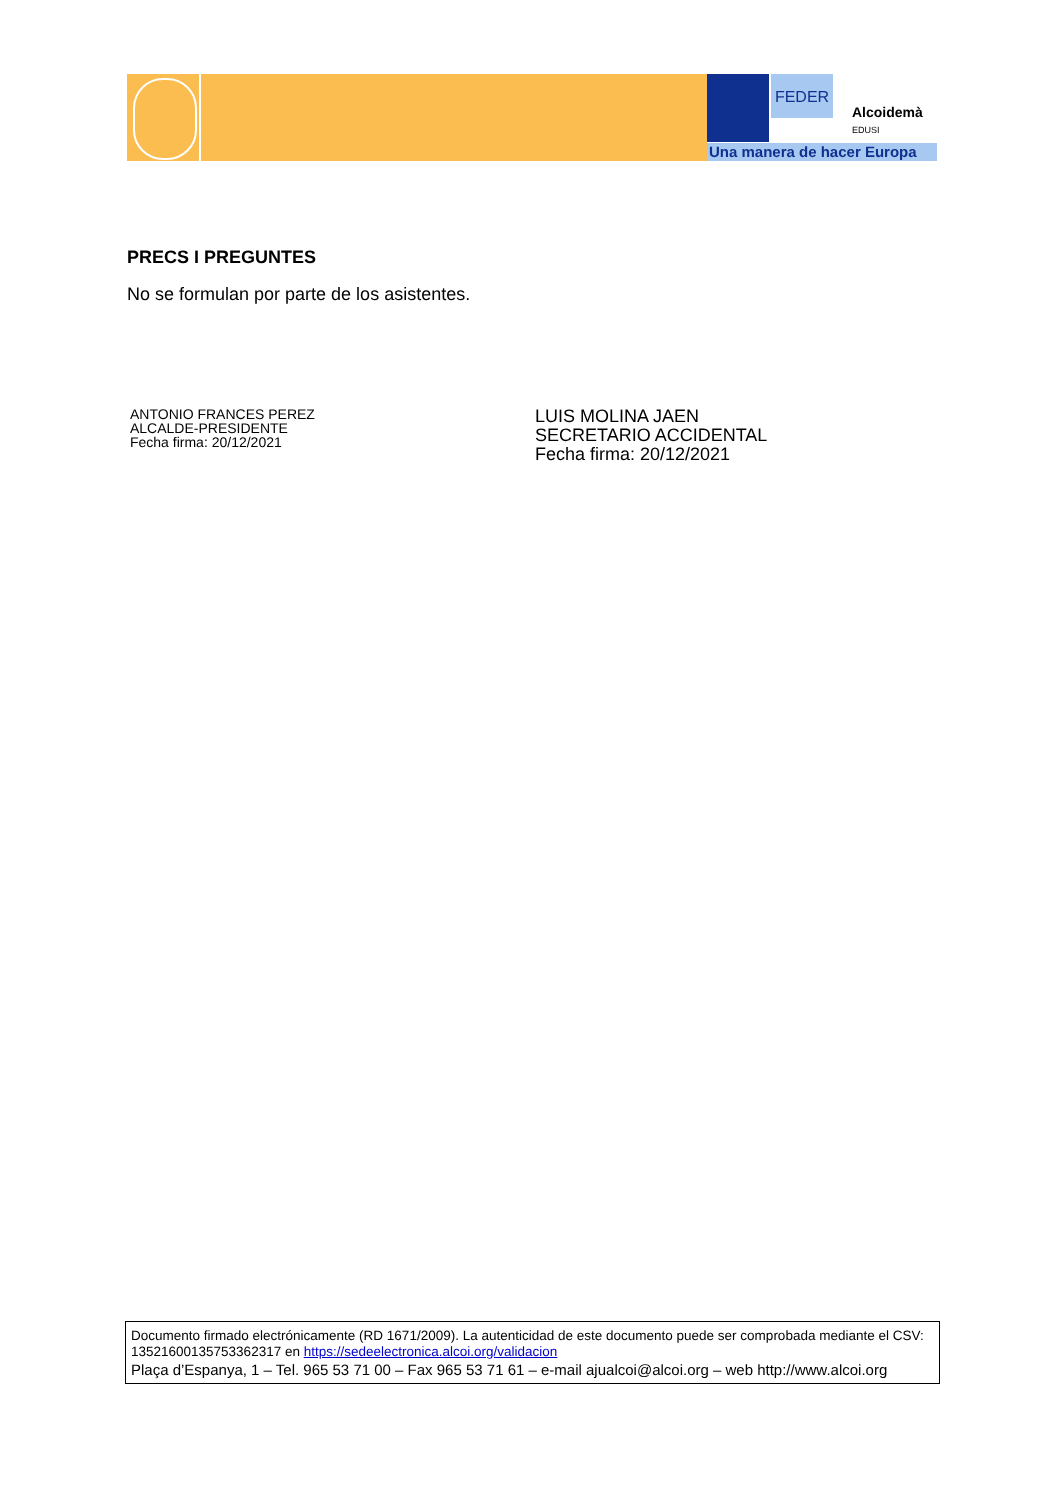FEDER
Alcoidemà
EDUSI
Una manera de hacer Europa
PRECS I PREGUNTES
No se formulan por parte de los asistentes.
ANTONIO FRANCES PEREZ
ALCALDE-PRESIDENTE
Fecha firma: 20/12/2021
LUIS MOLINA JAEN
SECRETARIO ACCIDENTAL
Fecha firma: 20/12/2021
Documento firmado electrónicamente (RD 1671/2009). La autenticidad de este documento puede ser comprobada mediante el CSV: 13521600135753362317 en https://sedeelectronica.alcoi.org/validacion
Plaça d’Espanya, 1 – Tel. 965 53 71 00 – Fax 965 53 71 61 – e-mail ajualcoi@alcoi.org – web http://www.alcoi.org